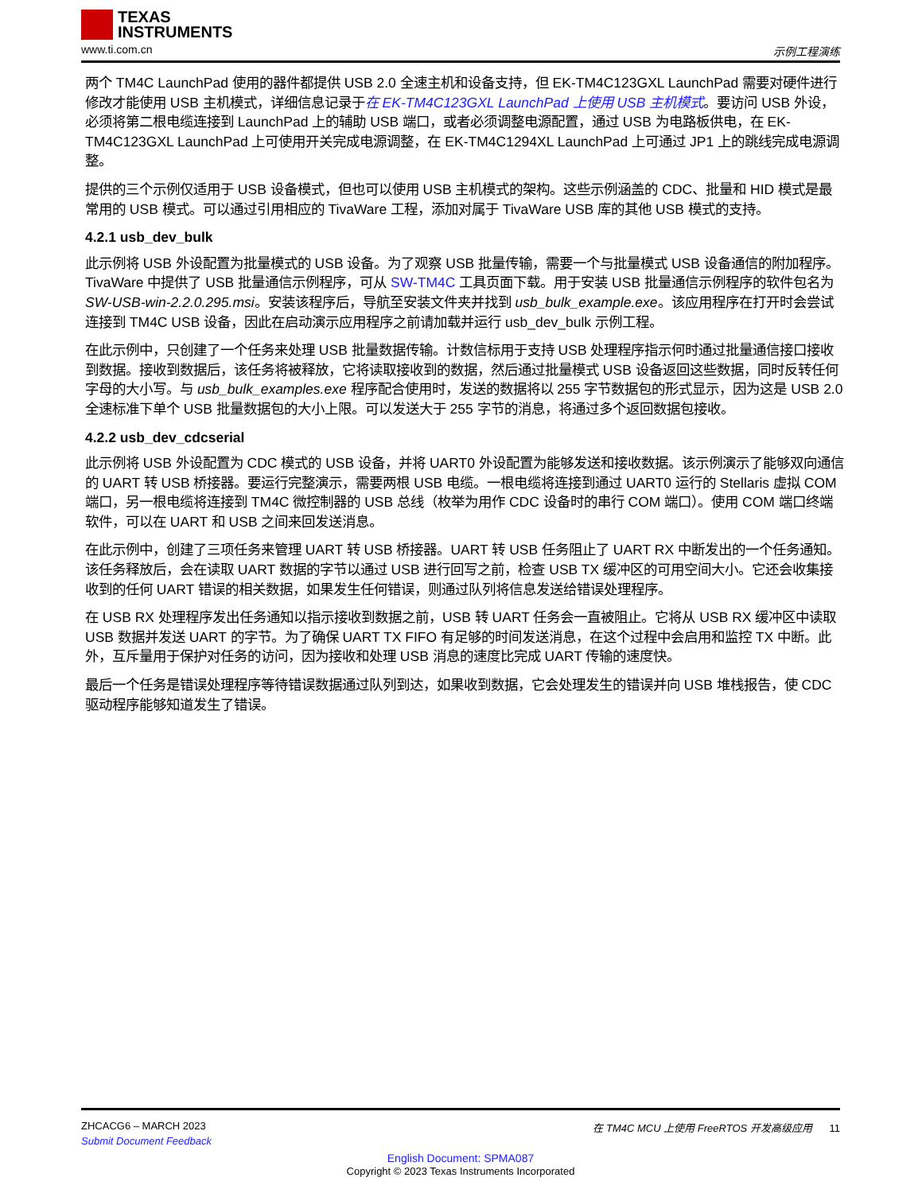TEXAS
INSTRUMENTS
www.ti.com.cn 示例工程演练
两个 TM4C LaunchPad 使用的器件都提供 USB 2.0 全速主机和设备支持，但 EK-TM4C123GXL LaunchPad 需要对硬件进行修改才能使用 USB 主机模式，详细信息记录于在 EK-TM4C123GXL LaunchPad 上使用 USB 主机模式。要访问 USB 外设，必须将第二根电缆连接到 LaunchPad 上的辅助 USB 端口，或者必须调整电源配置，通过 USB 为电路板供电，在 EK-TM4C123GXL LaunchPad 上可使用开关完成电源调整，在 EK-TM4C1294XL LaunchPad 上可通过 JP1 上的跳线完成电源调整。
提供的三个示例仅适用于 USB 设备模式，但也可以使用 USB 主机模式的架构。这些示例涵盖的 CDC、批量和 HID 模式是最常用的 USB 模式。可以通过引用相应的 TivaWare 工程，添加对属于 TivaWare USB 库的其他 USB 模式的支持。
4.2.1 usb_dev_bulk
此示例将 USB 外设配置为批量模式的 USB 设备。为了观察 USB 批量传输，需要一个与批量模式 USB 设备通信的附加程序。TivaWare 中提供了 USB 批量通信示例程序，可从 SW-TM4C 工具页面下载。用于安装 USB 批量通信示例程序的软件包名为 SW-USB-win-2.2.0.295.msi。安装该程序后，导航至安装文件夹并找到 usb_bulk_example.exe。该应用程序在打开时会尝试连接到 TM4C USB 设备，因此在启动演示应用程序之前请加载并运行 usb_dev_bulk 示例工程。
在此示例中，只创建了一个任务来处理 USB 批量数据传输。计数信标用于支持 USB 处理程序指示何时通过批量通信接口接收到数据。接收到数据后，该任务将被释放，它将读取接收到的数据，然后通过批量模式 USB 设备返回这些数据，同时反转任何字母的大小写。与 usb_bulk_examples.exe 程序配合使用时，发送的数据将以 255 字节数据包的形式显示，因为这是 USB 2.0 全速标准下单个 USB 批量数据包的大小上限。可以发送大于 255 字节的消息，将通过多个返回数据包接收。
4.2.2 usb_dev_cdcserial
此示例将 USB 外设配置为 CDC 模式的 USB 设备，并将 UART0 外设配置为能够发送和接收数据。该示例演示了能够双向通信的 UART 转 USB 桥接器。要运行完整演示，需要两根 USB 电缆。一根电缆将连接到通过 UART0 运行的 Stellaris 虚拟 COM 端口，另一根电缆将连接到 TM4C 微控制器的 USB 总线（枚举为用作 CDC 设备时的串行 COM 端口）。使用 COM 端口终端软件，可以在 UART 和 USB 之间来回发送消息。
在此示例中，创建了三项任务来管理 UART 转 USB 桥接器。UART 转 USB 任务阻止了 UART RX 中断发出的一个任务通知。该任务释放后，会在读取 UART 数据的字节以通过 USB 进行回写之前，检查 USB TX 缓冲区的可用空间大小。它还会收集接收到的任何 UART 错误的相关数据，如果发生任何错误，则通过队列将信息发送给错误处理程序。
在 USB RX 处理程序发出任务通知以指示接收到数据之前，USB 转 UART 任务会一直被阻止。它将从 USB RX 缓冲区中读取 USB 数据并发送 UART 的字节。为了确保 UART TX FIFO 有足够的时间发送消息，在这个过程中会启用和监控 TX 中断。此外，互斥量用于保护对任务的访问，因为接收和处理 USB 消息的速度比完成 UART 传输的速度快。
最后一个任务是错误处理程序等待错误数据通过队列到达，如果收到数据，它会处理发生的错误并向 USB 堆栈报告，使 CDC 驱动程序能够知道发生了错误。
ZHCACG6 – MARCH 2023 在 TM4C MCU 上使用 FreeRTOS 开发高级应用 11
Submit Document Feedback
English Document: SPMA087
Copyright © 2023 Texas Instruments Incorporated